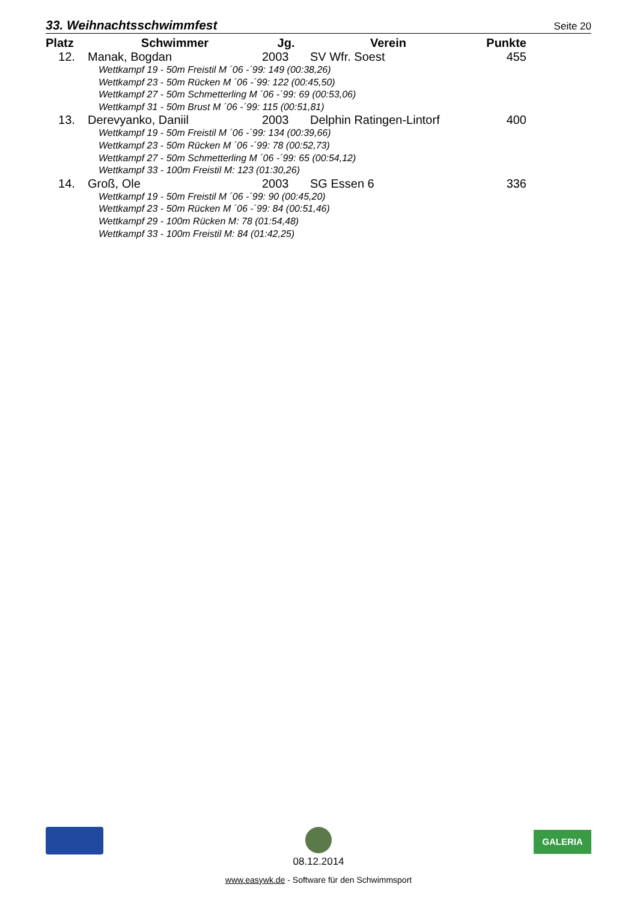33. Weihnachtsschwimmfest Seite 20
| Platz | Schwimmer | Jg. | Verein | Punkte |
| --- | --- | --- | --- | --- |
| 12. | Manak, Bogdan | 2003 | SV Wfr. Soest | 455 |
| Wettkampf 19 - 50m Freistil M ´06 -´99: 149 (00:38,26) Wettkampf 23 - 50m Rücken M ´06 -´99: 122 (00:45,50) Wettkampf 27 - 50m Schmetterling M ´06 -´99: 69 (00:53,06) Wettkampf 31 - 50m Brust M ´06 -´99: 115 (00:51,81) | | | | |
| 13. | Derevyanko, Daniil | 2003 | Delphin Ratingen-Lintorf | 400 |
| Wettkampf 19 - 50m Freistil M ´06 -´99: 134 (00:39,66) Wettkampf 23 - 50m Rücken M ´06 -´99: 78 (00:52,73) Wettkampf 27 - 50m Schmetterling M ´06 -´99: 65 (00:54,12) Wettkampf 33 - 100m Freistil M: 123 (01:30,26) | | | | |
| 14. | Groß, Ole | 2003 | SG Essen 6 | 336 |
| Wettkampf 19 - 50m Freistil M ´06 -´99: 90 (00:45,20) Wettkampf 23 - 50m Rücken M ´06 -´99: 84 (00:51,46) Wettkampf 29 - 100m Rücken M: 78 (01:54,48) Wettkampf 33 - 100m Freistil M: 84 (01:42,25) | | | | |
08.12.2014
GALERIA
www.easywk.de - Software für den Schwimmsport